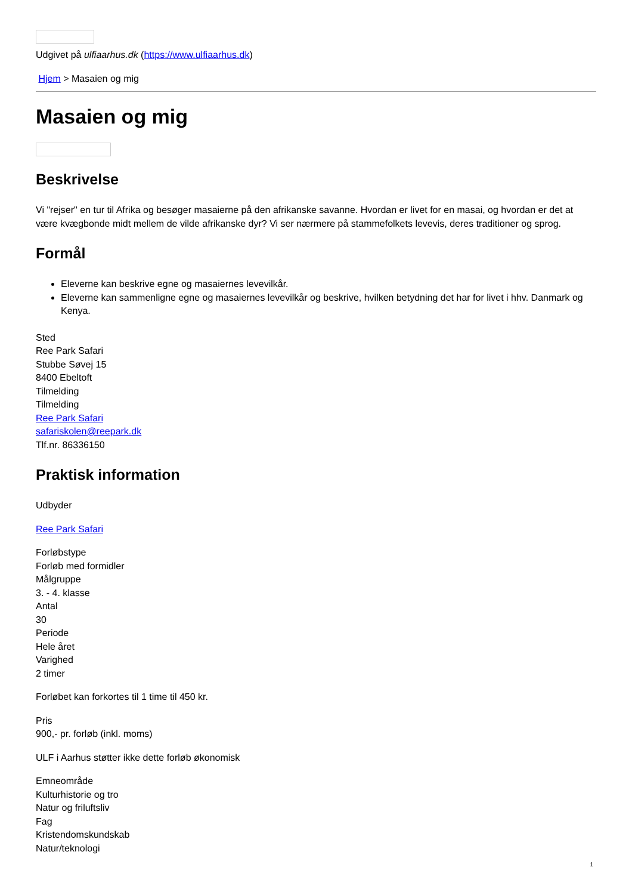Udgivet på ulfiaarhus.dk (https://www.ulfiaarhus.dk)
Hjem > Masaien og mig
Masaien og mig
Beskrivelse
Vi "rejser" en tur til Afrika og besøger masaierne på den afrikanske savanne. Hvordan er livet for en masai, og hvordan er det at være kvægbonde midt mellem de vilde afrikanske dyr? Vi ser nærmere på stammefolkets levevis, deres traditioner og sprog.
Formål
Eleverne kan beskrive egne og masaiernes levevilkår.
Eleverne kan sammenligne egne og masaiernes levevilkår og beskrive, hvilken betydning det har for livet i hhv. Danmark og Kenya.
Sted
Ree Park Safari
Stubbe Søvej 15
8400 Ebeltoft
Tilmelding
Tilmelding
Ree Park Safari
safariskolen@reepark.dk
Tlf.nr. 86336150
Praktisk information
Udbyder
Ree Park Safari
Forløbstype
Forløb med formidler
Målgruppe
3. - 4. klasse
Antal
30
Periode
Hele året
Varighed
2 timer
Forløbet kan forkortes til 1 time til 450 kr.
Pris
900,- pr. forløb (inkl. moms)
ULF i Aarhus støtter ikke dette forløb økonomisk
Emneområde
Kulturhistorie og tro
Natur og friluftsliv
Fag
Kristendomskundskab
Natur/teknologi
1